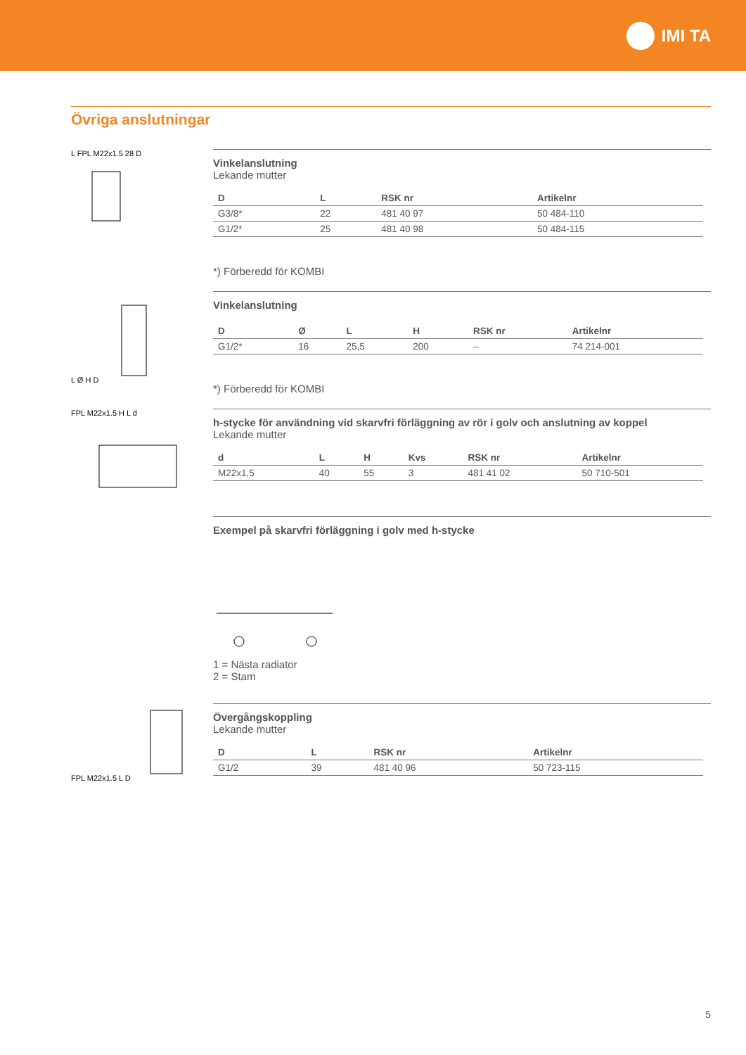IMI TA
Övriga anslutningar
L FPL M22x1.5 28 D
Vinkelanslutning
Lekande mutter
| D | L | RSK nr | Artikelnr |
| --- | --- | --- | --- |
| G3/8* | 22 | 481 40 97 | 50 484-110 |
| G1/2* | 25 | 481 40 98 | 50 484-115 |
*) Förberedd för KOMBI
L Ø H D
Vinkelanslutning
| D | Ø | L | H | RSK nr | Artikelnr |
| --- | --- | --- | --- | --- | --- |
| G1/2* | 16 | 25,5 | 200 | – | 74 214-001 |
*) Förberedd för KOMBI
FPL M22x1.5 H L d
h-stycke för användning vid skarvfri förläggning av rör i golv och anslutning av koppel
Lekande mutter
| d | L | H | Kvs | RSK nr | Artikelnr |
| --- | --- | --- | --- | --- | --- |
| M22x1,5 | 40 | 55 | 3 | 481 41 02 | 50 710-501 |
Exempel på skarvfri förläggning i golv med h-stycke
1 = Nästa radiator
2 = Stam
FPL M22x1.5 L D
Övergångskoppling
Lekande mutter
| D | L | RSK nr | Artikelnr |
| --- | --- | --- | --- |
| G1/2 | 39 | 481 40 96 | 50 723-115 |
5